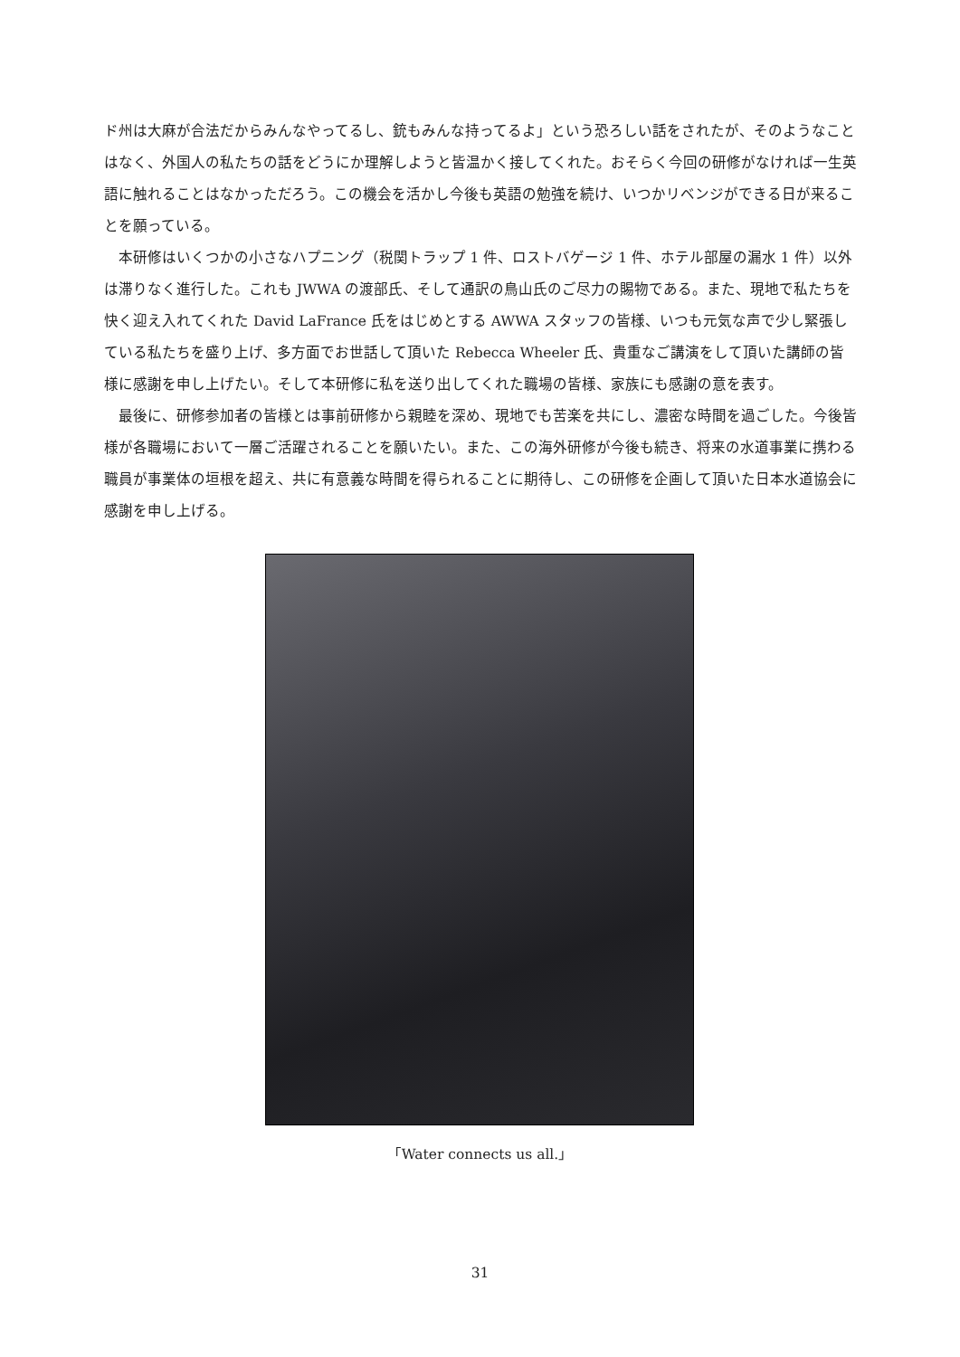ド州は大麻が合法だからみんなやってるし、銃もみんな持ってるよ」という恐ろしい話をされたが、そのようなことはなく、外国人の私たちの話をどうにか理解しようと皆温かく接してくれた。おそらく今回の研修がなければ一生英語に触れることはなかっただろう。この機会を活かし今後も英語の勉強を続け、いつかリベンジができる日が来ることを願っている。
本研修はいくつかの小さなハプニング（税関トラップ 1 件、ロストバゲージ 1 件、ホテル部屋の漏水 1 件）以外は滞りなく進行した。これも JWWA の渡部氏、そして通訳の鳥山氏のご尽力の賜物である。また、現地で私たちを快く迎え入れてくれた David LaFrance 氏をはじめとする AWWA スタッフの皆様、いつも元気な声で少し緊張している私たちを盛り上げ、多方面でお世話して頂いた Rebecca Wheeler 氏、貴重なご講演をして頂いた講師の皆様に感謝を申し上げたい。そして本研修に私を送り出してくれた職場の皆様、家族にも感謝の意を表す。
最後に、研修参加者の皆様とは事前研修から親睦を深め、現地でも苦楽を共にし、濃密な時間を過ごした。今後皆様が各職場において一層ご活躍されることを願いたい。また、この海外研修が今後も続き、将来の水道事業に携わる職員が事業体の垣根を超え、共に有意義な時間を得られることに期待し、この研修を企画して頂いた日本水道協会に感謝を申し上げる。
「Water connects us all.」
31